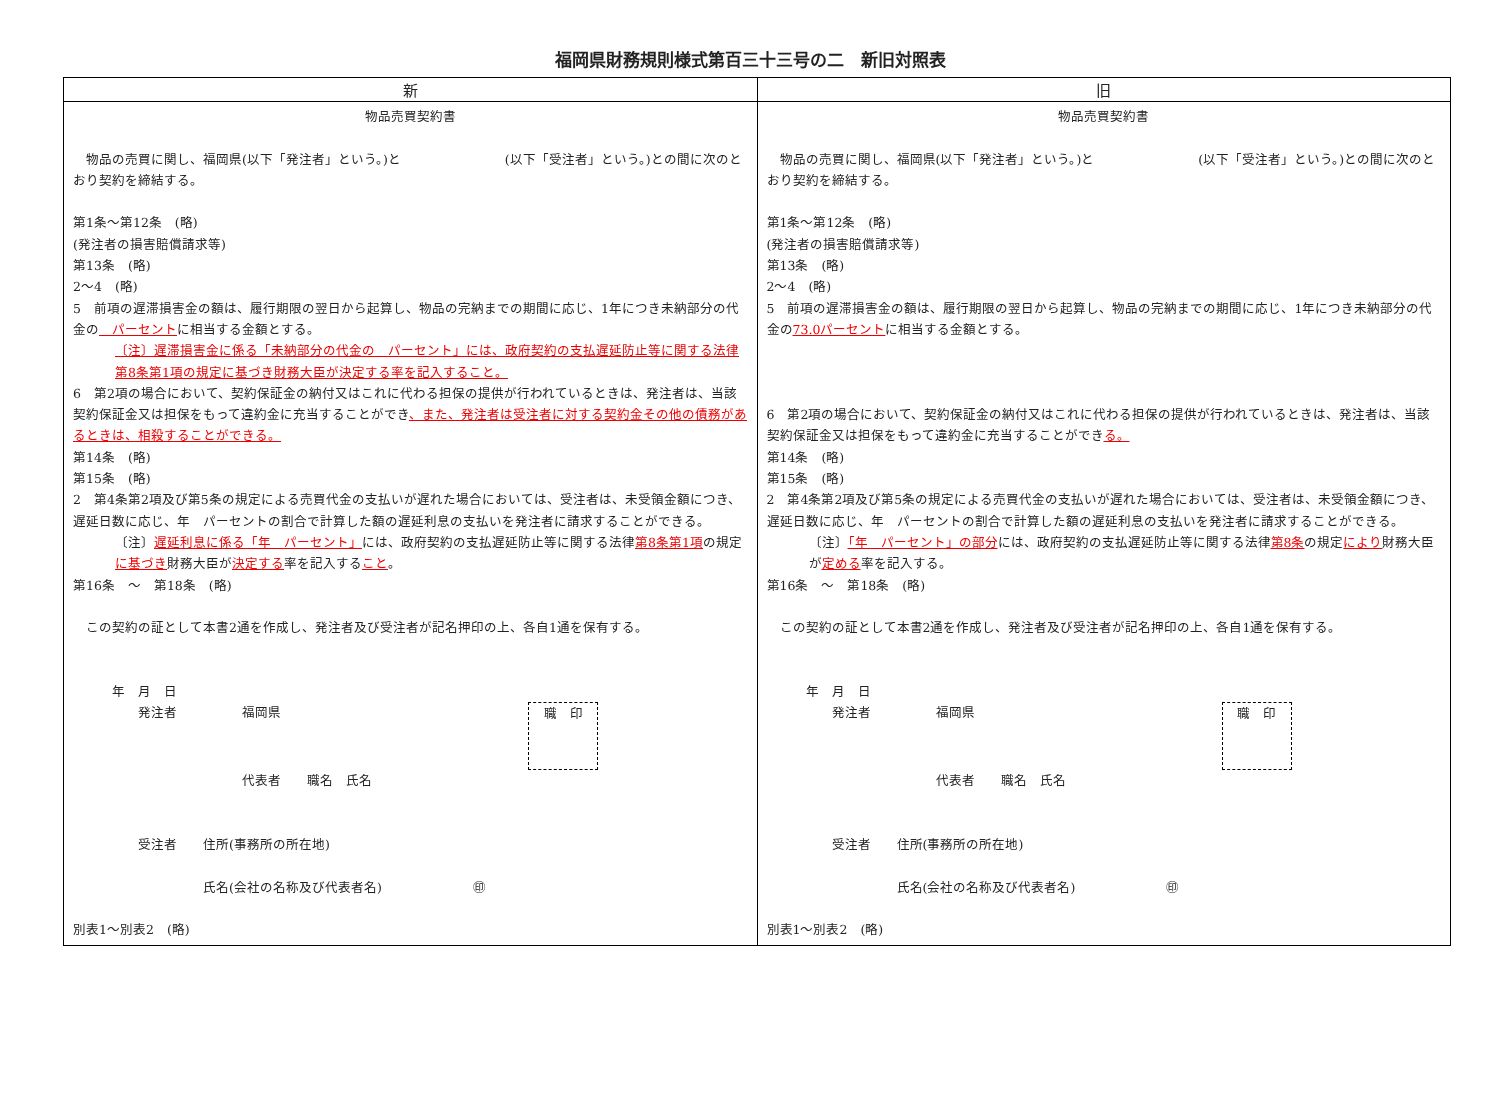福岡県財務規則様式第百三十三号の二　新旧対照表
| 新 | 旧 |
| --- | --- |
| 物品売買契約書 物品の売買に関し、福岡県(以下「発注者」という。)と (以下「受注者」という。)との間に次のとおり契約を締結する。 第1条～第12条 (略) (発注者の損害賠償請求等) 第13条 (略) 2～4 (略) 5 前項の遅滞損害金の額は、履行期限の翌日から起算し、物品の完納までの期間に応じ、1年につき未納部分の代金の パーセント に相当する金額とする。 〔注〕遅滞損害金に係る「未納部分の代金の パーセント」には、政府契約の支払遅延防止等に関する法律第8条第1項の規定に基づき財務大臣が決定する率を記入すること。 6 第2項の場合において、契約保証金の納付又はこれに代わる担保の提供が行われているときは、発注者は、当該契約保証金又は担保をもって違約金に充当することができ 、また、発注者は受注者に対する契約金その他の債務があるときは、相殺することができる。 第14条 (略) 第15条 (略) 2 第4条第2項及び第5条の規定による売買代金の支払いが遅れた場合においては、受注者は、未受領金額につき、遅延日数に応じ、年 パーセントの割合で計算した額の遅延利息の支払いを発注者に請求することができる。 〔注〕 遅延利息に係る「年 パーセント」 には、政府契約の支払遅延防止等に関する法律 第8条第1項 の規定 に基づき 財務大臣が 決定する 率を記入する こと 。 第16条 ～ 第18条 (略) この契約の証として本書2通を作成し、発注者及び受注者が記名押印の上、各自1通を保有する。 年 月 日 発注者 福岡県 職 印 代表者 職名 氏名 受注者 住所(事務所の所在地) 氏名(会社の名称及び代表者名) ㊞ 別表1～別表2 (略) | 物品売買契約書 物品の売買に関し、福岡県(以下「発注者」という。)と (以下「受注者」という。)との間に次のとおり契約を締結する。 第1条～第12条 (略) (発注者の損害賠償請求等) 第13条 (略) 2～4 (略) 5 前項の遅滞損害金の額は、履行期限の翌日から起算し、物品の完納までの期間に応じ、1年につき未納部分の代金の 73.0パーセント に相当する金額とする。 6 第2項の場合において、契約保証金の納付又はこれに代わる担保の提供が行われているときは、発注者は、当該契約保証金又は担保をもって違約金に充当することができ る。 第14条 (略) 第15条 (略) 2 第4条第2項及び第5条の規定による売買代金の支払いが遅れた場合においては、受注者は、未受領金額につき、遅延日数に応じ、年 パーセントの割合で計算した額の遅延利息の支払いを発注者に請求することができる。 〔注〕 「年 パーセント」の部分 には、政府契約の支払遅延防止等に関する法律 第8条 の規定 により 財務大臣が 定める 率を記入する。 第16条 ～ 第18条 (略) この契約の証として本書2通を作成し、発注者及び受注者が記名押印の上、各自1通を保有する。 年 月 日 発注者 福岡県 職 印 代表者 職名 氏名 受注者 住所(事務所の所在地) 氏名(会社の名称及び代表者名) ㊞ 別表1～別表2 (略) |